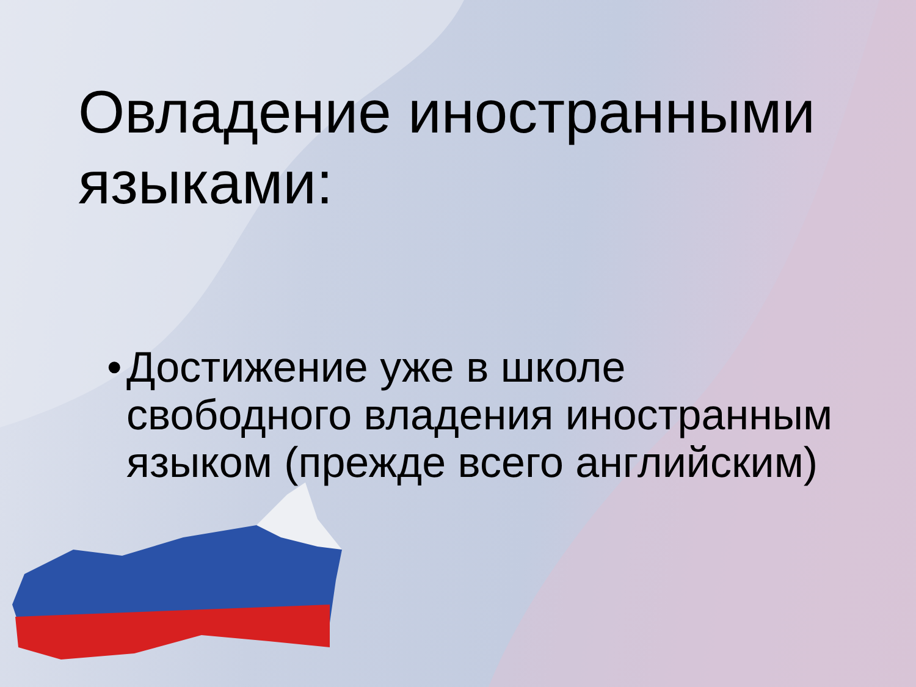Овладение иностранными
языками:
• Достижение уже в школе свободного владения иностранным языком (прежде всего английским)